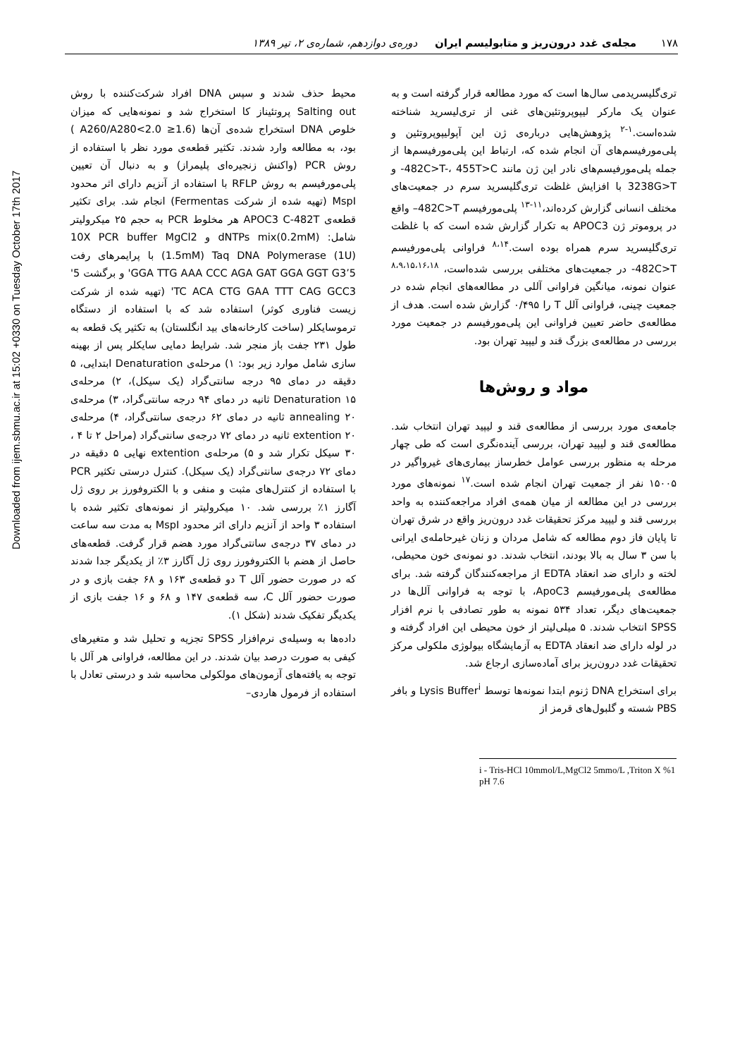Downloaded from ijem.sbmu.ac.ir at 15:02 +0330 on Tuesday October 17th 2017
۱۷۸ مجله‌ی غدد درون‌ریز و متابولیسم ایران دوره‌ی دوازدهم، شماره‌ی ۲، تیر ۱۳۸۹
تری‌گلیسریدمی سال‌ها است که مورد مطالعه قرار گرفته است و به عنوان یک مارکر لیپوپروتئین‌های غنی از تری‌لیسرید شناخته شده‌است.<sup>۱-۲</sup> پژوهش‌هایی درباره‌ی ژن این آپولیپوپروتئین و پلی‌مورفیسم‌های آن انجام شده که، ارتباط این پلی‌مورفیسم‌ها از جمله پلی‌مورفیسم‌های نادر این ژن مانند 482C>T-، 455T>C- و 3238G>T با افزایش غلظت تری‌گلیسرید سرم در جمعیت‌های مختلف انسانی گزارش کرده‌اند،<sup>۱۱-۱۳</sup> پلی‌مورفیسم 482C>T– واقع در پروموتر ژن APOC3 به تکرار گزارش شده است که با غلظت تری‌گلیسرید سرم همراه بوده است.<sup>۸،۱۴</sup> فراوانی پلی‌مورفیسم 482C>T- در جمعیت‌های مختلفی بررسی شده‌است، <sup>۸،۹،۱۵،۱۶،۱۸</sup> عنوان نمونه، میانگین فراوانی آللی در مطالعه‌های انجام شده در جمعیت چینی، فراوانی آلل T را ۰/۴۹۵ گزارش شده است. هدف از مطالعه‌ی حاضر تعیین فراوانی این پلی‌مورفیسم در جمعیت مورد بررسی در مطالعه‌ی بزرگ قند و لیپید تهران بود.
مواد و روش‌ها
جامعه‌ی مورد بررسی از مطالعه‌ی قند و لیپید تهران انتخاب شد. مطالعه‌ی قند و لیپید تهران، بررسی آینده‌نگری است که طی چهار مرحله به منظور بررسی عوامل خطرساز بیماری‌های غیرواگیر در ۱۵۰۰۵ نفر از جمعیت تهران انجام شده است.<sup>۱۷</sup> نمونه‌های مورد بررسی در این مطالعه از میان همه‌ی افراد مراجعه‌کننده به واحد بررسی قند و لیپید مرکز تحقیقات غدد درون‌ریز واقع در شرق تهران تا پایان فاز دوم مطالعه که شامل مردان و زنان غیرحامله‌ی ایرانی با سن ۳ سال به بالا بودند، انتخاب شدند. دو نمونه‌ی خون محیطی، لخته و دارای ضد انعقاد EDTA از مراجعه‌کنندگان گرفته شد. برای مطالعه‌ی پلی‌مورفیسم ApoC3، با توجه به فراوانی آلل‌ها در جمعیت‌های دیگر، تعداد ۵۳۴ نمونه به طور تصادفی با نرم افزار SPSS انتخاب شدند. ۵ میلی‌لیتر از خون محیطی این افراد گرفته و در لوله دارای ضد انعقاد EDTA به آزمایشگاه بیولوژی ملکولی مرکز تحقیقات غدد درون‌ریز برای آماده‌سازی ارجاع شد.
برای استخراج DNA ژنوم ابتدا نمونه‌ها توسط Lysis Buffer<sup>i</sup> و بافر PBS شسته و گلبول‌های قرمز از
محیط حذف شدند و سپس DNA افراد شرکت‌کننده با روش Salting out پروتئیناز کا استخراج شد و نمونه‌هایی که میزان خلوص DNA استخراج شده‌ی آن‌ها (1.6≤ A260/A280<2.0 ) بود، به مطالعه وارد شدند. تکثیر قطعه‌ی مورد نظر با استفاده از روش PCR (واکنش زنجیره‌ای پلیمراز) و به دنبال آن تعیین پلی‌مورفیسم به روش RFLP با استفاده از آنزیم دارای اثر محدود MspI (تهیه شده از شرکت Fermentas) انجام شد. برای تکثیر قطعه‌ی APOC3 C-482T هر مخلوط PCR به حجم ۲۵ میکرولیتر شامل: dNTPs mix(0.2mM) و 10X PCR buffer MgCl2 (1.5mM) Taq DNA Polymerase (1U) با پرایمرهای رفت 5’GGA TTG AAA CCC AGA GAT GGA GGT G3' و برگشت 5' TC ACA CTG GAA TTT CAG GCC3' (تهیه شده از شرکت زیست فناوری کوثر) استفاده شد که با استفاده از دستگاه ترموسایکلر (ساخت کارخانه‌های بید انگلستان) به تکثیر یک قطعه به طول ۲۳۱ جفت باز منجر شد. شرایط دمایی سایکلر پس از بهینه سازی شامل موارد زیر بود: ۱) مرحله‌ی Denaturation ابتدایی، ۵ دقیقه در دمای ۹۵ درجه سانتی‌گراد (یک سیکل)، ۲) مرحله‌ی Denaturation ۱۵ ثانیه در دمای ۹۴ درجه سانتی‌گراد، ۳) مرحله‌ی annealing ۲۰ ثانیه در دمای ۶۲ درجه‌ی سانتی‌گراد، ۴) مرحله‌ی extention ۲۰ ثانیه در دمای ۷۲ درجه‌ی سانتی‌گراد (مراحل ۲ تا ۴ ، ۳۰ سیکل تکرار شد و ۵) مرحله‌ی extention نهایی ۵ دقیقه در دمای ۷۲ درجه‌ی سانتی‌گراد (یک سیکل). کنترل درستی تکثیر PCR با استفاده از کنترل‌های مثبت و منفی و با الکتروفورز بر روی ژل آگارز ۱٪ بررسی شد. ۱۰ میکرولیتر از نمونه‌های تکثیر شده با استفاده ۳ واحد از آنزیم دارای اثر محدود MspI به مدت سه ساعت در دمای ۳۷ درجه‌ی سانتی‌گراد مورد هضم قرار گرفت. قطعه‌های حاصل از هضم با الکتروفورز روی ژل آگارز ۳٪ از یکدیگر جدا شدند که در صورت حضور آلل T دو قطعه‌ی ۱۶۳ و ۶۸ جفت بازی و در صورت حضور آلل C، سه قطعه‌ی ۱۴۷ و ۶۸ و ۱۶ جفت بازی از یکدیگر تفکیک شدند (شکل ۱).
داده‌ها به وسیله‌ی نرم‌افزار SPSS تجزیه و تحلیل شد و متغیرهای کیفی به صورت درصد بیان شدند. در این مطالعه، فراوانی هر آلل با توجه به یافته‌های آزمون‌های مولکولی محاسبه شد و درستی تعادل با استفاده از فرمول هاردی–
i - Tris-HCl 10mmol/L,MgCl2 5mmo/L ,Triton X %1 pH 7.6